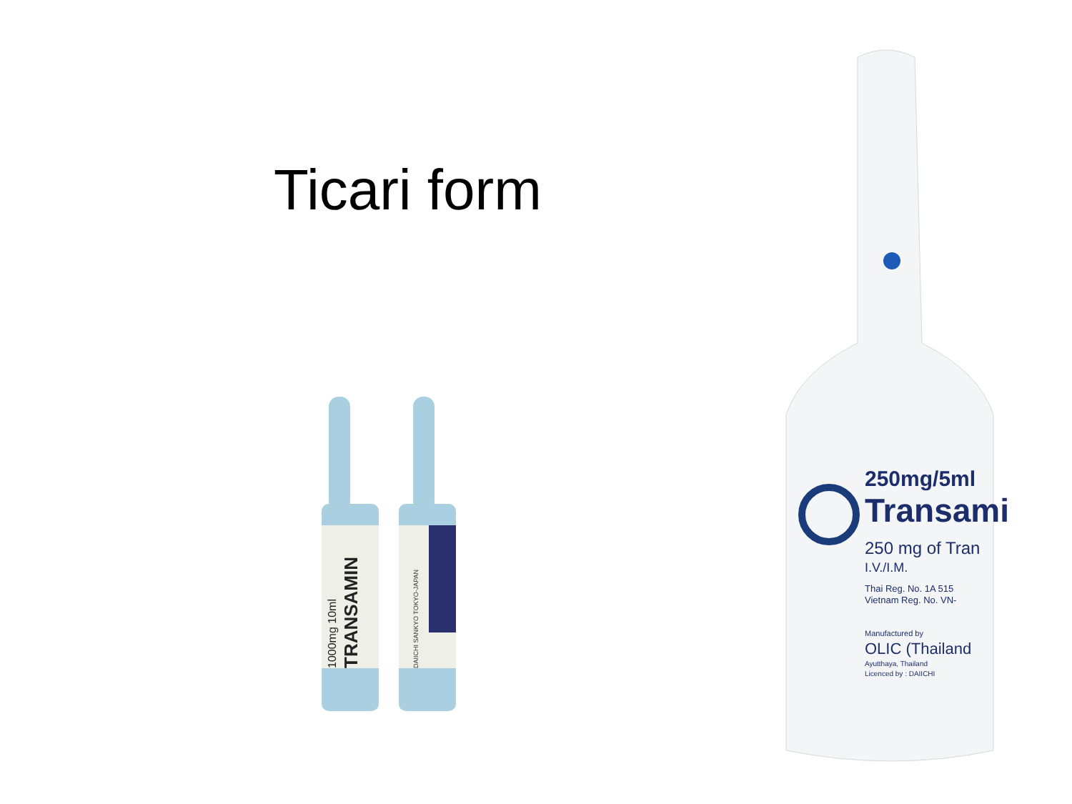Ticari form
TRANSAMIN
1000mg 10ml
DAIICHI SANKYO TOKYO-JAPAN
250mg/5ml
Transami
250 mg of Tran
I.V./I.M.
Thai Reg. No. 1A 515
Vietnam Reg. No. VN-
Manufactured by
OLIC (Thailand
Ayutthaya, Thailand
Licenced by : DAIICHI